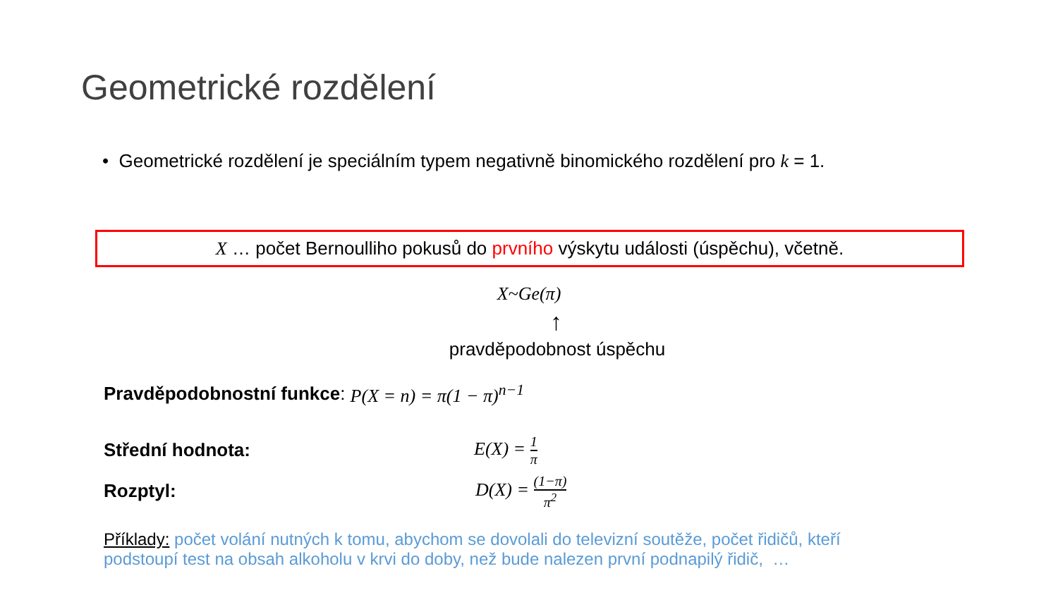Geometrické rozdělení
• Geometrické rozdělení je speciálním typem negativně binomického rozdělení pro k = 1.
X … počet Bernoulliho pokusů do prvního výskytu události (úspěchu), včetně.
X~Ge(π)
↑
pravděpodobnost úspěchu
Pravděpodobnostní funkce: P(X = n) = π(1 − π)<sup>n−1</sup>
Střední hodnota: E(X) = 1 π
Rozptyl: D(X) = (1−π) π<sup>2</sup>
Příklady: počet volání nutných k tomu, abychom se dovolali do televizní soutěže, počet řidičů, kteří podstoupí test na obsah alkoholu v krvi do doby, než bude nalezen první podnapilý řidič, …